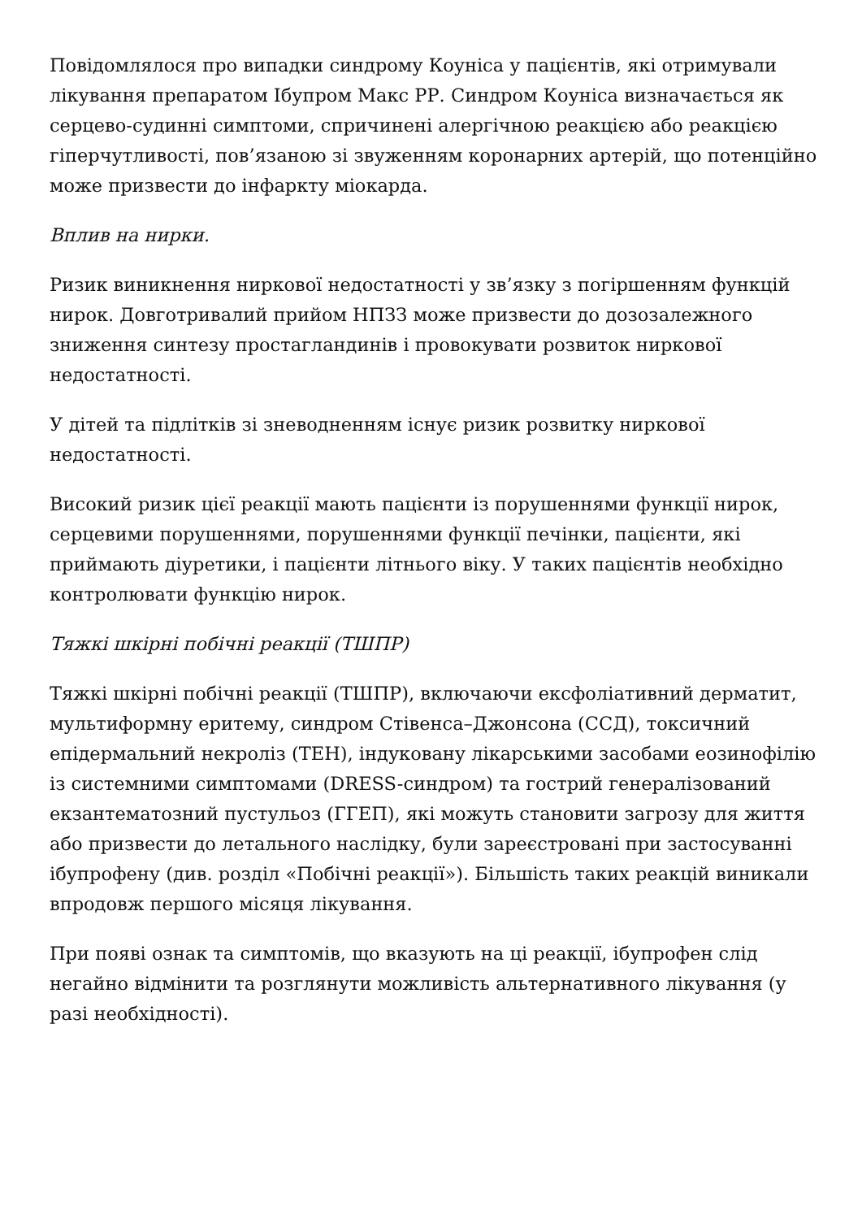Повідомлялося про випадки синдрому Коуніса у пацієнтів, які отримували лікування препаратом Ібупром Макс РР. Синдром Коуніса визначається як серцево-судинні симптоми, спричинені алергічною реакцією або реакцією гіперчутливості, пов’язаною зі звуженням коронарних артерій, що потенційно може призвести до інфаркту міокарда.
Вплив на нирки.
Ризик виникнення ниркової недостатності у зв’язку з погіршенням функцій нирок. Довготривалий прийом НПЗЗ може призвести до дозозалежного зниження синтезу простагландинів і провокувати розвиток ниркової недостатності.
У дітей та підлітків зі зневодненням існує ризик розвитку ниркової недостатності.
Високий ризик цієї реакції мають пацієнти із порушеннями функції нирок, серцевими порушеннями, порушеннями функції печінки, пацієнти, які приймають діуретики, і пацієнти літнього віку. У таких пацієнтів необхідно контролювати функцію нирок.
Тяжкі шкірні побічні реакції (ТШПР)
Тяжкі шкірні побічні реакції (ТШПР), включаючи ексфоліативний дерматит, мультиформну еритему, синдром Стівенса–Джонсона (ССД), токсичний епідермальний некроліз (ТЕН), індуковану лікарськими засобами еозинофілію із системними симптомами (DRESS-синдром) та гострий генералізований екзантематозний пустульоз (ГГЕП), які можуть становити загрозу для життя або призвести до летального наслідку, були зареєстровані при застосуванні ібупрофену (див. розділ «Побічні реакції»). Більшість таких реакцій виникали впродовж першого місяця лікування.
При появі ознак та симптомів, що вказують на ці реакції, ібупрофен слід негайно відмінити та розглянути можливість альтернативного лікування (у разі необхідності).